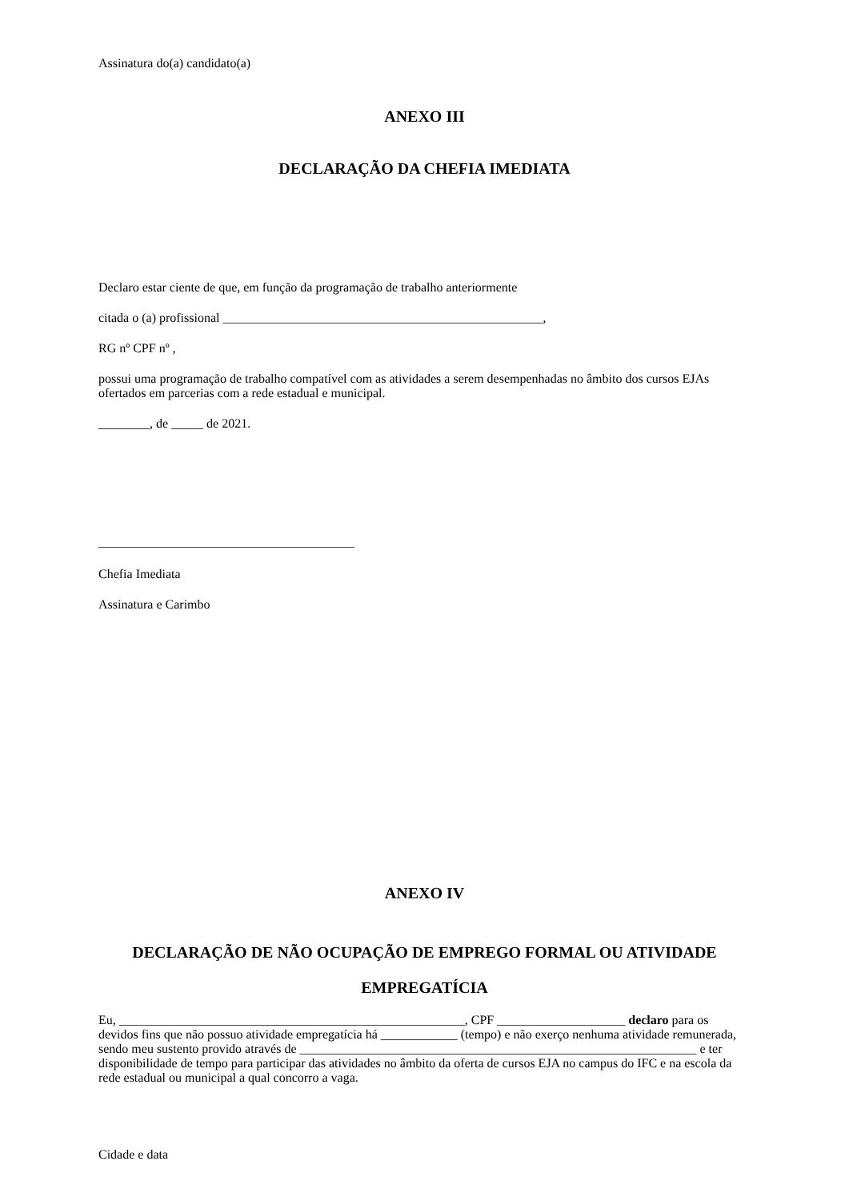Assinatura do(a) candidato(a)
ANEXO III
DECLARAÇÃO DA CHEFIA IMEDIATA
Declaro estar ciente de que, em função da programação de trabalho anteriormente
citada o (a) profissional __________________________________________________,
RG nº CPF nº ,
possui uma programação de trabalho compatível com as atividades a serem desempenhadas no âmbito dos cursos EJAs ofertados em parcerias com a rede estadual e municipal.
________, de _____ de 2021.
________________________________________
Chefia Imediata
Assinatura e Carimbo
ANEXO IV
DECLARAÇÃO DE NÃO OCUPAÇÃO DE EMPREGO FORMAL OU ATIVIDADE EMPREGATÍCIA
Eu, ______________________________________________________, CPF ____________________ declaro para os devidos fins que não possuo atividade empregatícia há ____________ (tempo) e não exerço nenhuma atividade remunerada, sendo meu sustento provido através de ______________________________________________________________ e ter disponibilidade de tempo para participar das atividades no âmbito da oferta de cursos EJA no campus do IFC e na escola da rede estadual ou municipal a qual concorro a vaga.
Cidade e data